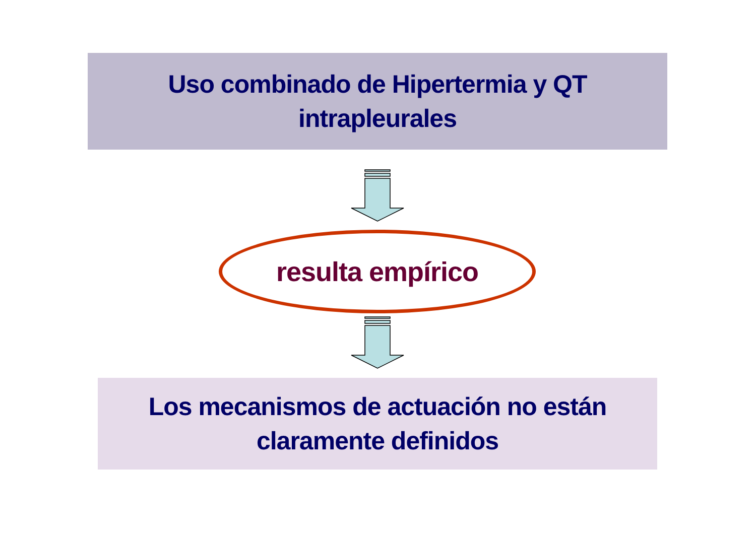Uso combinado de Hipertermia y QT
intrapleurales
resulta empírico
Los mecanismos de actuación no están
claramente definidos